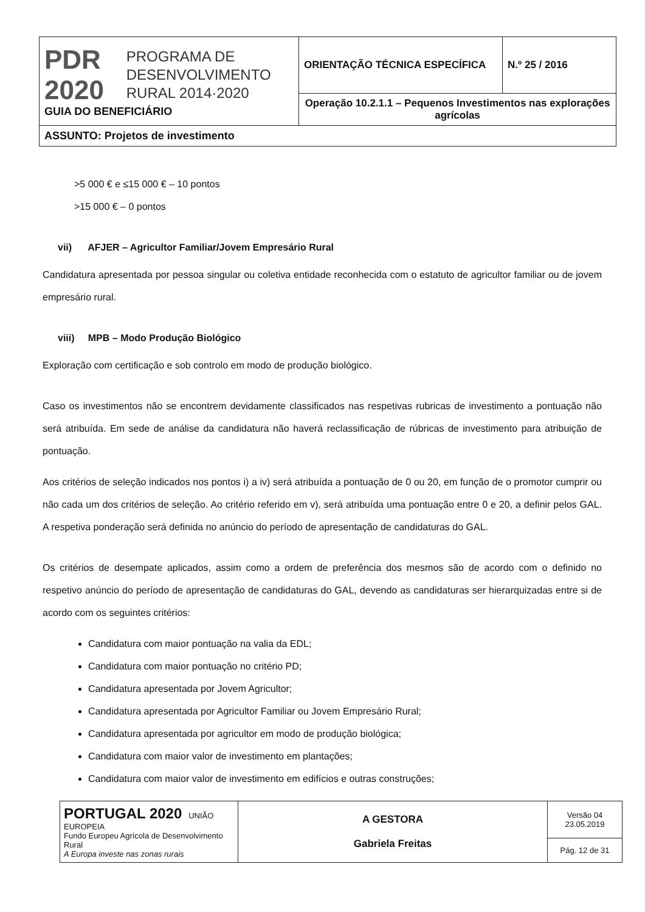| PDR 2020 PROGRAMA DE DESENVOLVIMENTO RURAL 2014·2020 GUIA DO BENEFICIÁRIO | ORIENTAÇÃO TÉCNICA ESPECÍFICA | N.º 25 / 2016 |
| | Operação 10.2.1.1 – Pequenos Investimentos nas explorações agrícolas | |
| ASSUNTO: Projetos de investimento | | |
>5 000 € e ≤15 000 € – 10 pontos
>15 000 € – 0 pontos
vii) AFJER – Agricultor Familiar/Jovem Empresário Rural
Candidatura apresentada por pessoa singular ou coletiva entidade reconhecida com o estatuto de agricultor familiar ou de jovem empresário rural.
viii) MPB – Modo Produção Biológico
Exploração com certificação e sob controlo em modo de produção biológico.
Caso os investimentos não se encontrem devidamente classificados nas respetivas rubricas de investimento a pontuação não será atribuída. Em sede de análise da candidatura não haverá reclassificação de rúbricas de investimento para atribuição de pontuação.
Aos critérios de seleção indicados nos pontos i) a iv) será atribuída a pontuação de 0 ou 20, em função de o promotor cumprir ou não cada um dos critérios de seleção. Ao critério referido em v), será atribuída uma pontuação entre 0 e 20, a definir pelos GAL. A respetiva ponderação será definida no anúncio do período de apresentação de candidaturas do GAL.
Os critérios de desempate aplicados, assim como a ordem de preferência dos mesmos são de acordo com o definido no respetivo anúncio do período de apresentação de candidaturas do GAL, devendo as candidaturas ser hierarquizadas entre si de acordo com os seguintes critérios:
Candidatura com maior pontuação na valia da EDL;
Candidatura com maior pontuação no critério PD;
Candidatura apresentada por Jovem Agricultor;
Candidatura apresentada por Agricultor Familiar ou Jovem Empresário Rural;
Candidatura apresentada por agricultor em modo de produção biológica;
Candidatura com maior valor de investimento em plantações;
Candidatura com maior valor de investimento em edifícios e outras construções;
| PORTUGAL 2020 UNIÃO EUROPEIA Fundo Europeu Agrícola de Desenvolvimento Rural A Europa investe nas zonas rurais | A GESTORA Gabriela Freitas | Versão 04 23.05.2019 |
| | | Pág. 12 de 31 |